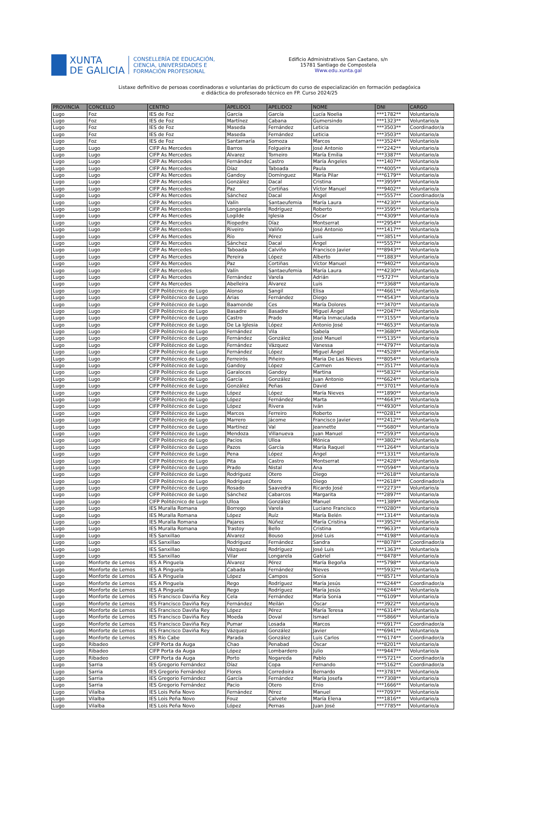XUNTA
DE GALICIA
CONSELLERÍA DE EDUCACIÓN,
CIENCIA, UNIVERSIDADES E
FORMACIÓN PROFESIONAL
Edificio Administrativos San Caetano, s/n
15781 Santiago de Compostela
Www.edu.xunta.gal
Listaxe definitivo de persoas coordinadoras e voluntarias do prácticum do curso de especialización en formación pedagóxica
e didáctica do profesorado técnico en FP. Curso 2024/25
| PROVINCIA | CONCELLO | CENTRO | APELIDO1 | APELIDO2 | NOME | DNI | CARGO |
| --- | --- | --- | --- | --- | --- | --- | --- |
| Lugo | Foz | IES de Foz | García | García | Lucía Noelia | ***1782** | Voluntario/a |
| Lugo | Foz | IES de Foz | Martínez | Cabana | Gumersindo | ***1323** | Voluntario/a |
| Lugo | Foz | IES de Foz | Maseda | Fernández | Leticia | ***3503** | Coordinador/a |
| Lugo | Foz | IES de Foz | Maseda | Fernández | Leticia | ***3503** | Voluntario/a |
| Lugo | Foz | IES de Foz | Santamaría | Somoza | Marcos | ***3524** | Voluntario/a |
| Lugo | Lugo | CIFP As Mercedes | Barros | Folgueira | José Antonio | ***2242** | Voluntario/a |
| Lugo | Lugo | CIFP As Mercedes | Álvarez | Torneiro | María Emilia | ***3387** | Voluntario/a |
| Lugo | Lugo | CIFP As Mercedes | Fernández | Castro | María Ángeles | ***1407** | Voluntario/a |
| Lugo | Lugo | CIFP As Mercedes | Díaz | Taboada | Paula | ***4005** | Voluntario/a |
| Lugo | Lugo | CIFP As Mercedes | Gandoy | Domínguez | María Pilar | ***6179** | Voluntario/a |
| Lugo | Lugo | CIFP As Mercedes | González | Dacal | Cristina | ***3959** | Voluntario/a |
| Lugo | Lugo | CIFP As Mercedes | Paz | Cortiñas | Víctor Manuel | ***9402** | Voluntario/a |
| Lugo | Lugo | CIFP As Mercedes | Sánchez | Dacal | Ángel | ***5557** | Coordinador/a |
| Lugo | Lugo | CIFP As Mercedes | Valín | Santaeufemia | María Laura | ***4230** | Voluntario/a |
| Lugo | Lugo | CIFP As Mercedes | Longarela | Rodríguez | Roberto | ***3595** | Voluntario/a |
| Lugo | Lugo | CIFP As Mercedes | Logilde | Iglesia | Óscar | ***4309** | Voluntario/a |
| Lugo | Lugo | CIFP As Mercedes | Riopedre | Díaz | Montserrat | ***2954** | Voluntario/a |
| Lugo | Lugo | CIFP As Mercedes | Riveiro | Valiño | José Antonio | ***1417** | Voluntario/a |
| Lugo | Lugo | CIFP As Mercedes | Río | Pérez | Luis | ***3851** | Voluntario/a |
| Lugo | Lugo | CIFP As Mercedes | Sánchez | Dacal | Ángel | ***5557** | Voluntario/a |
| Lugo | Lugo | CIFP As Mercedes | Taboada | Calviño | Francisco Javier | ***8943** | Voluntario/a |
| Lugo | Lugo | CIFP As Mercedes | Pereira | López | Alberto | ***1883** | Voluntario/a |
| Lugo | Lugo | CIFP As Mercedes | Paz | Cortiñas | Víctor Manuel | ***9402** | Voluntario/a |
| Lugo | Lugo | CIFP As Mercedes | Valín | Santaeufemia | María Laura | ***4230** | Voluntario/a |
| Lugo | Lugo | CIFP As Mercedes | Fernández | Varela | Adrián | **5727** | Voluntario/a |
| Lugo | Lugo | CIFP As Mercedes | Abelleira | Álvarez | Luis | ***3368** | Voluntario/a |
| Lugo | Lugo | CIFP Politécnico de Lugo | Alonso | Sangil | Elisa | ***4661** | Voluntario/a |
| Lugo | Lugo | CIFP Politécnico de Lugo | Arias | Fernández | Diego | ***4543** | Voluntario/a |
| Lugo | Lugo | CIFP Politécnico de Lugo | Baamonde | Ces | María Dolores | ***3470** | Voluntario/a |
| Lugo | Lugo | CIFP Politécnico de Lugo | Basadre | Basadre | Miguel Ángel | ***2047** | Voluntario/a |
| Lugo | Lugo | CIFP Politécnico de Lugo | Castro | Prado | María Inmaculada | ***3155** | Voluntario/a |
| Lugo | Lugo | CIFP Politécnico de Lugo | De La Iglesia | López | Antonio José | ***4653** | Voluntario/a |
| Lugo | Lugo | CIFP Politécnico de Lugo | Fernández | Vila | Sabela | ***3680** | Voluntario/a |
| Lugo | Lugo | CIFP Politécnico de Lugo | Fernández | González | José Manuel | ***5135** | Voluntario/a |
| Lugo | Lugo | CIFP Politécnico de Lugo | Fernández | Vázquez | Vanessa | ***4797** | Voluntario/a |
| Lugo | Lugo | CIFP Politécnico de Lugo | Fernández | López | Miguel Ángel | ***4528** | Voluntario/a |
| Lugo | Lugo | CIFP Politécnico de Lugo | Ferreirós | Piñeiro | Maria De Las Nieves | ***8054** | Voluntario/a |
| Lugo | Lugo | CIFP Politécnico de Lugo | Gandoy | López | Carmen | ***3517** | Voluntario/a |
| Lugo | Lugo | CIFP Politécnico de Lugo | Garaloces | Gandoy | Martina | ***5832** | Voluntario/a |
| Lugo | Lugo | CIFP Politécnico de Lugo | García | González | Juan Antonio | ***6624** | Voluntario/a |
| Lugo | Lugo | CIFP Politécnico de Lugo | González | Peñas | David | ***3701** | Voluntario/a |
| Lugo | Lugo | CIFP Politécnico de Lugo | López | López | María Nieves | ***1890** | Voluntario/a |
| Lugo | Lugo | CIFP Politécnico de Lugo | López | Fernández | Marta | ***4643** | Voluntario/a |
| Lugo | Lugo | CIFP Politécnico de Lugo | López | Rivera | Iván | ***4930** | Voluntario/a |
| Lugo | Lugo | CIFP Politécnico de Lugo | Marcos | Ferreiro | Roberto | ***0281** | Voluntario/a |
| Lugo | Lugo | CIFP Politécnico de Lugo | Marrero | Jácome | Francisco Javier | ***2412** | Voluntario/a |
| Lugo | Lugo | CIFP Politécnico de Lugo | Martínez | Val | Jeannette | ***5680** | Voluntario/a |
| Lugo | Lugo | CIFP Politécnico de Lugo | Mendoza | Villanueva | Juan Manuel | ***2593** | Voluntario/a |
| Lugo | Lugo | CIFP Politécnico de Lugo | Pacios | Ulloa | Mónica | ***3802** | Voluntario/a |
| Lugo | Lugo | CIFP Politécnico de Lugo | Pazos | García | María Raquel | ***1264** | Voluntario/a |
| Lugo | Lugo | CIFP Politécnico de Lugo | Pena | López | Ángel | ***1331** | Voluntario/a |
| Lugo | Lugo | CIFP Politécnico de Lugo | Pita | Castro | Montserrat | ***2428** | Voluntario/a |
| Lugo | Lugo | CIFP Politécnico de Lugo | Prado | Nistal | Ana | ***0594** | Voluntario/a |
| Lugo | Lugo | CIFP Politécnico de Lugo | Rodríguez | Otero | Diego | ***2618** | Voluntario/a |
| Lugo | Lugo | CIFP Politécnico de Lugo | Rodríguez | Otero | Diego | ***2618** | Coordinador/a |
| Lugo | Lugo | CIFP Politécnico de Lugo | Rosado | Saavedra | Ricardo José | ***2273** | Voluntario/a |
| Lugo | Lugo | CIFP Politécnico de Lugo | Sánchez | Cabarcos | Margarita | ***2897** | Voluntario/a |
| Lugo | Lugo | CIFP Politécnico de Lugo | Ulloa | González | Manuel | ***1389** | Voluntario/a |
| Lugo | Lugo | IES Muralla Romana | Borrego | Varela | Luciano Francisco | ***0280** | Voluntario/a |
| Lugo | Lugo | IES Muralla Romana | López | Ruíz | María Belén | ***1314** | Voluntario/a |
| Lugo | Lugo | IES Muralla Romana | Pajares | Núñez | María Cristina | ***3952** | Voluntario/a |
| Lugo | Lugo | IES Muralla Romana | Trastoy | Bello | Cristina | ***9633** | Voluntario/a |
| Lugo | Lugo | IES Sanxillao | Álvarez | Bouso | José Luis | ***4198** | Voluntario/a |
| Lugo | Lugo | IES Sanxillao | Rodríguez | Fernández | Sandra | ***8078** | Coordinador/a |
| Lugo | Lugo | IES Sanxillao | Vázquez | Rodríguez | José Luis | ***1363** | Voluntario/a |
| Lugo | Lugo | IES Sanxillao | Vilar | Longarela | Gabriel | ***8478** | Voluntario/a |
| Lugo | Monforte de Lemos | IES A Pinguela | Álvarez | Pérez | María Begoña | ***5798** | Voluntario/a |
| Lugo | Monforte de Lemos | IES A Pinguela | Cabada | Fernández | Nieves | ***5932** | Voluntario/a |
| Lugo | Monforte de Lemos | IES A Pinguela | López | Campos | Sonia | ***8571** | Voluntario/a |
| Lugo | Monforte de Lemos | IES A Pinguela | Rego | Rodríguez | María Jesús | ***6244** | Coordinador/a |
| Lugo | Monforte de Lemos | IES A Pinguela | Rego | Rodríguez | María Jesús | ***6244** | Voluntario/a |
| Lugo | Monforte de Lemos | IES Francisco Daviña Rey | Cela | Fernández | María Sonia | ***6109** | Voluntario/a |
| Lugo | Monforte de Lemos | IES Francisco Daviña Rey | Fernández | Meilán | Óscar | ***3922** | Voluntario/a |
| Lugo | Monforte de Lemos | IES Francisco Daviña Rey | López | Pérez | María Teresa | ***6314** | Voluntario/a |
| Lugo | Monforte de Lemos | IES Francisco Daviña Rey | Moeda | Doval | Ismael | ***5866** | Voluntario/a |
| Lugo | Monforte de Lemos | IES Francisco Daviña Rey | Pumar | Losada | Marcos | ***6917** | Coordinador/a |
| Lugo | Monforte de Lemos | IES Francisco Daviña Rey | Vázquez | González | Javier | ***6941** | Voluntario/a |
| Lugo | Monforte de Lemos | IES Río Cabe | Parada | González | Luis Carlos | ***6174** | Coordinador/a |
| Lugo | Ribadeo | CIFP Porta da Auga | Chao | Penabad | Óscar | ***8201** | Voluntario/a |
| Lugo | Ribadeo | CIFP Porta da Auga | López | Lombardero | Julio | ***9447** | Voluntario/a |
| Lugo | Ribadeo | CIFP Porta da Auga | Porto | Nogareda | Pablo | ***5721** | Coordinador/a |
| Lugo | Sarria | IES Gregorio Fernández | Díaz | Copa | Fernando | ***5162** | Coordinador/a |
| Lugo | Sarria | IES Gregorio Fernández | Flores | Corredoira | Bernardo | ***3781** | Voluntario/a |
| Lugo | Sarria | IES Gregorio Fernández | García | Fernández | María Josefa | ***7308** | Voluntario/a |
| Lugo | Sarria | IES Gregorio Fernández | Pacio | Otero | Enio | ***1666** | Voluntario/a |
| Lugo | Vilalba | IES Lois Peña Novo | Fernández | Pérez | Manuel | ***7093** | Voluntario/a |
| Lugo | Vilalba | IES Lois Peña Novo | Fouz | Calvete | María Elena | ***1816** | Voluntario/a |
| Lugo | Vilalba | IES Lois Peña Novo | López | Pernas | Juan José | ***7785** | Voluntario/a |